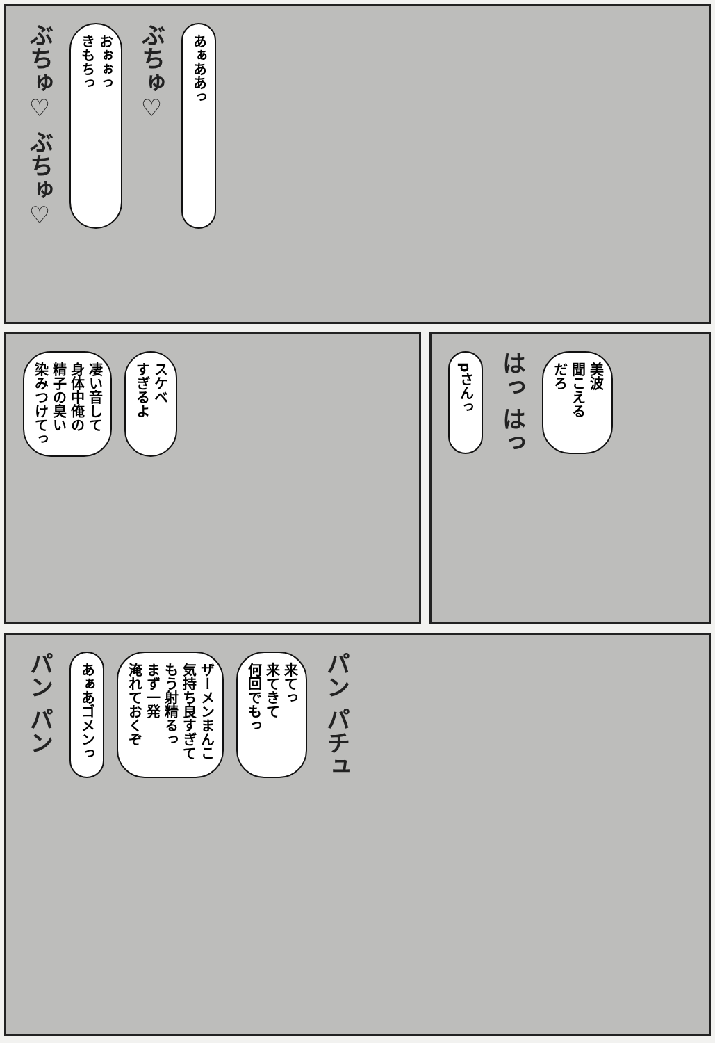ぶちゅ♡ ぶちゅ♡
おぉぉっ
きもちっ
ぶちゅ♡
あぁああっ
凄い音して
身体中俺の
精子の臭い
染みつけてっ
スケベ
すぎるよ
pさんっ
はっ はっ
美波
聞こえる
だろ
パン パン
あぁあゴメンっ
ザーメンまんこ
気持ち良すぎて
もう射精るっ
まず一発
淹れておくぞ
来てっ
来てきて
何回でもっ
パン パチュ